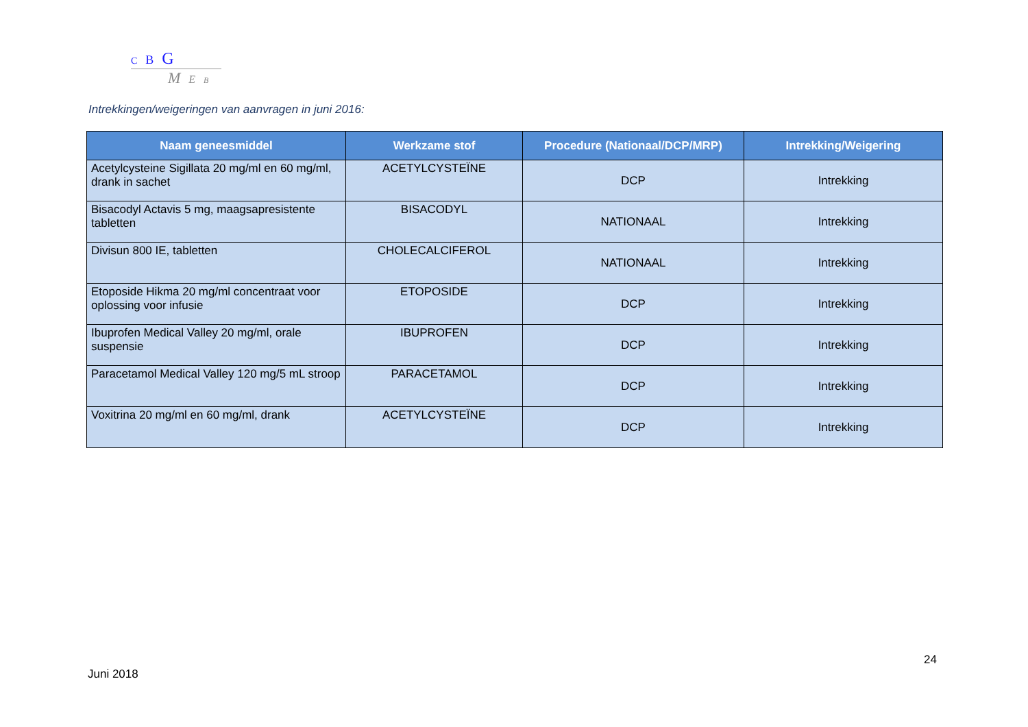C B G
M E B
Intrekkingen/weigeringen van aanvragen in juni 2016:
| Naam geneesmiddel | Werkzame stof | Procedure (Nationaal/DCP/MRP) | Intrekking/Weigering |
| --- | --- | --- | --- |
| Acetylcysteine Sigillata 20 mg/ml en 60 mg/ml, drank in sachet | ACETYLCYSTEÏNE | DCP | Intrekking |
| Bisacodyl Actavis 5 mg, maagsapresistente tabletten | BISACODYL | NATIONAAL | Intrekking |
| Divisun 800 IE, tabletten | CHOLECALCIFEROL | NATIONAAL | Intrekking |
| Etoposide Hikma 20 mg/ml concentraat voor oplossing voor infusie | ETOPOSIDE | DCP | Intrekking |
| Ibuprofen Medical Valley 20 mg/ml, orale suspensie | IBUPROFEN | DCP | Intrekking |
| Paracetamol Medical Valley 120 mg/5 mL stroop | PARACETAMOL | DCP | Intrekking |
| Voxitrina 20 mg/ml en 60 mg/ml, drank | ACETYLCYSTEÏNE | DCP | Intrekking |
24
Juni 2018